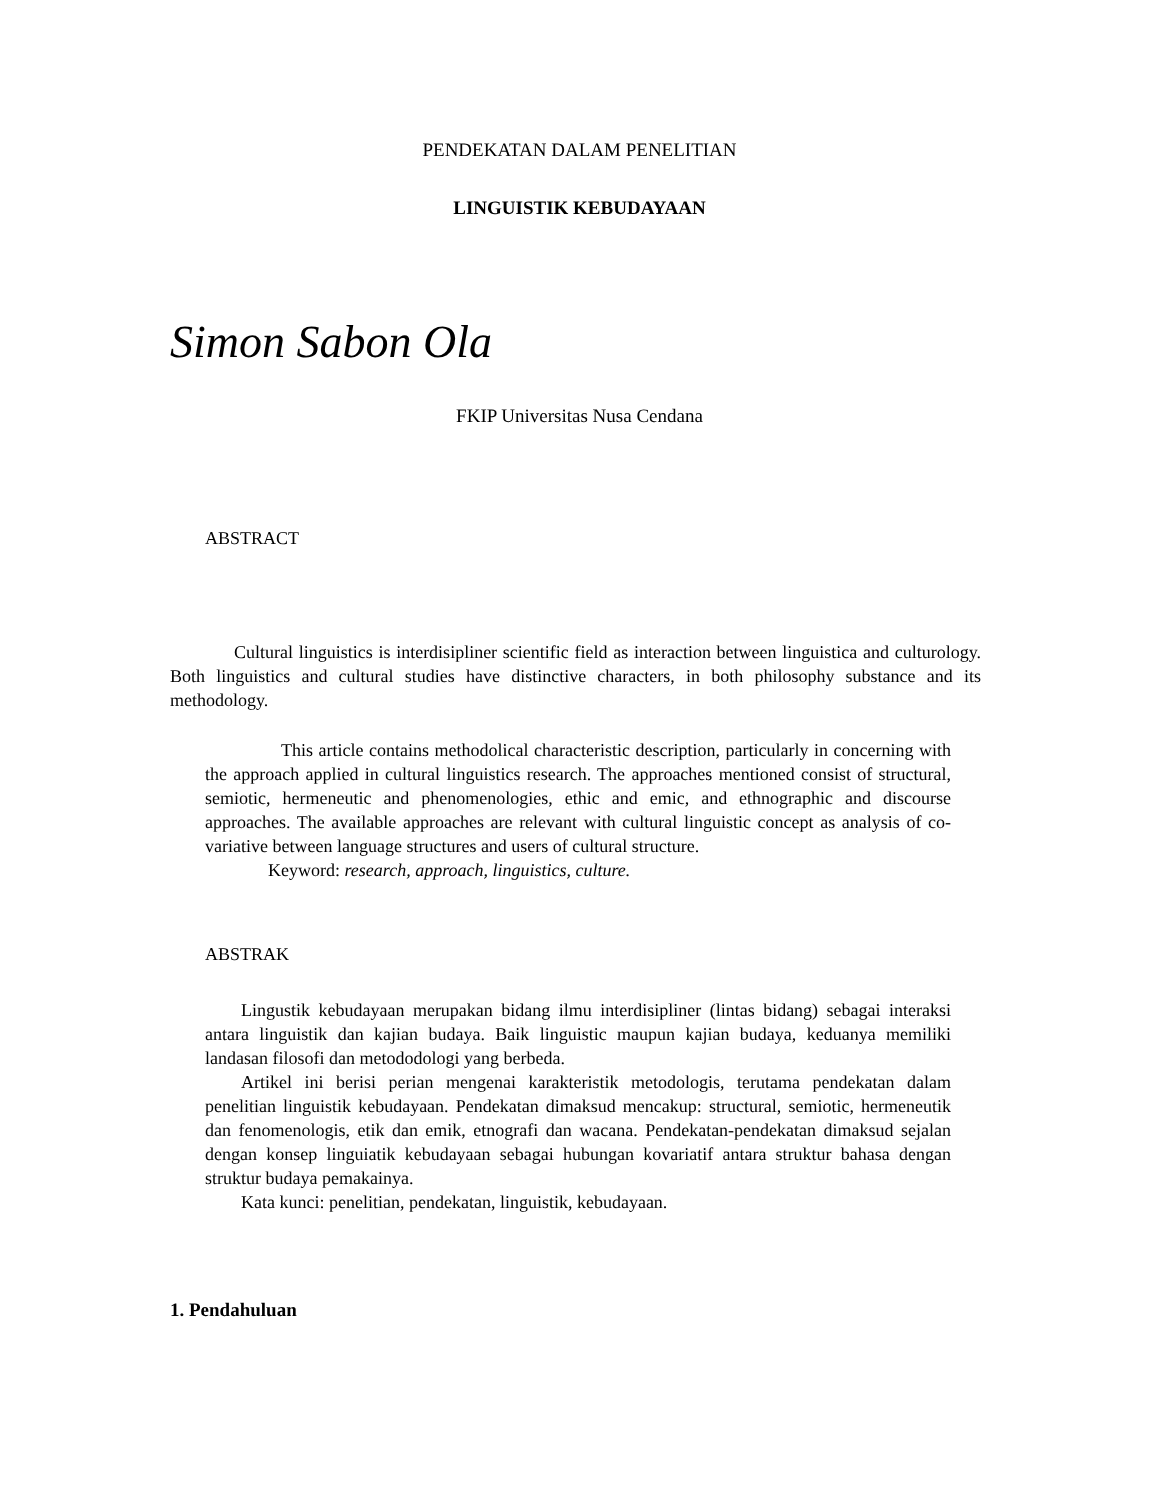PENDEKATAN DALAM PENELITIAN
LINGUISTIK KEBUDAYAAN
Simon Sabon Ola
FKIP Universitas Nusa Cendana
ABSTRACT
Cultural linguistics is interdisipliner scientific field as interaction between linguistica and culturology. Both linguistics and cultural studies have distinctive characters, in both philosophy substance and its methodology.
This article contains methodolical characteristic description, particularly in concerning with the approach applied in cultural linguistics research. The approaches mentioned consist of structural, semiotic, hermeneutic and phenomenologies, ethic and emic, and ethnographic and discourse approaches. The available approaches are relevant with cultural linguistic concept as analysis of co-variative between language structures and users of cultural structure.
Keyword: research, approach, linguistics, culture.
ABSTRAK
Lingustik kebudayaan merupakan bidang ilmu interdisipliner (lintas bidang) sebagai interaksi antara linguistik dan kajian budaya. Baik linguistic maupun kajian budaya, keduanya memiliki landasan filosofi dan metododologi yang berbeda.
Artikel ini berisi perian mengenai karakteristik metodologis, terutama pendekatan dalam penelitian linguistik kebudayaan. Pendekatan dimaksud mencakup: structural, semiotic, hermeneutik dan fenomenologis, etik dan emik, etnografi dan wacana. Pendekatan-pendekatan dimaksud sejalan dengan konsep linguiatik kebudayaan sebagai hubungan kovariatif antara struktur bahasa dengan struktur budaya pemakainya.
Kata kunci: penelitian, pendekatan, linguistik, kebudayaan.
1. Pendahuluan